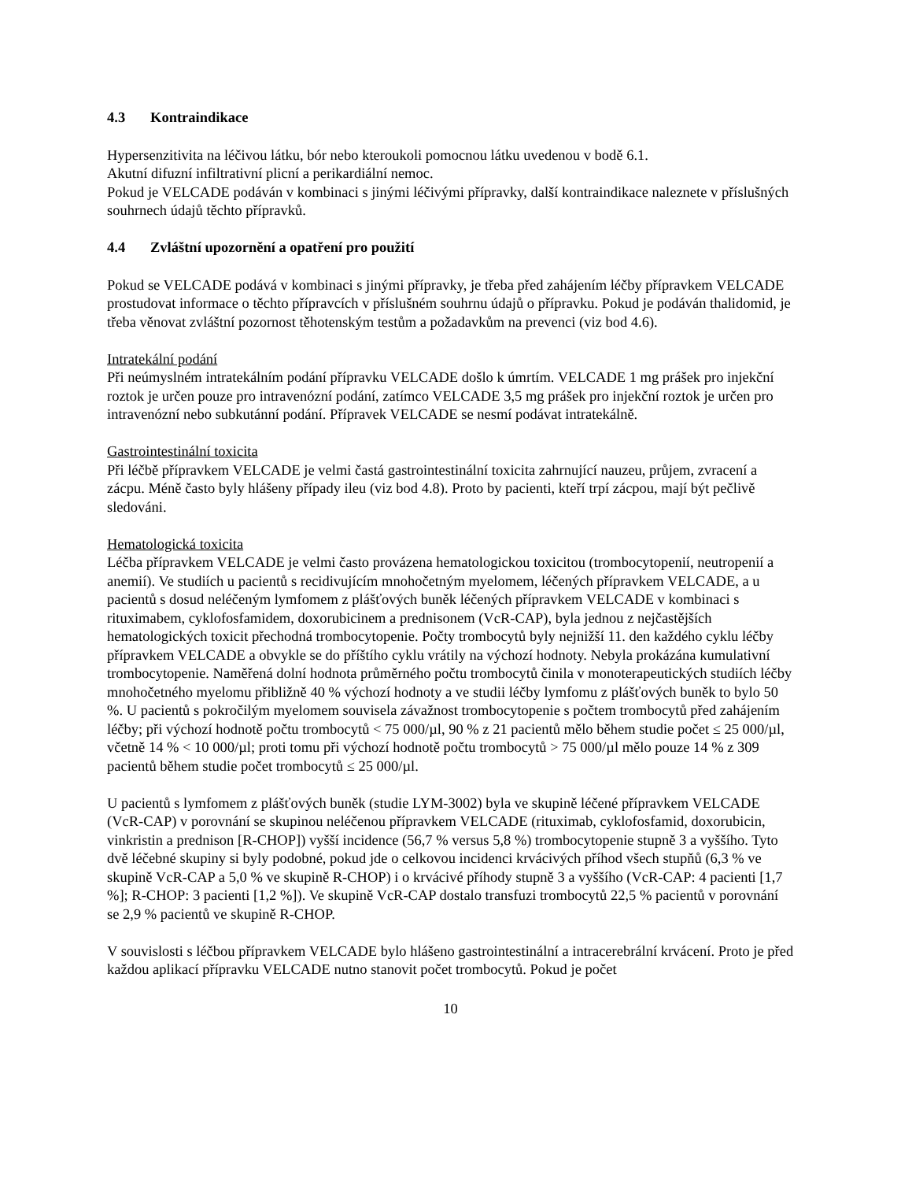4.3 Kontraindikace
Hypersenzitivita na léčivou látku, bór nebo kteroukoli pomocnou látku uvedenou v bodě 6.1.
Akutní difuzní infiltrativní plicní a perikardiální nemoc.
Pokud je VELCADE podáván v kombinaci s jinými léčivými přípravky, další kontraindikace naleznete v příslušných souhrnech údajů těchto přípravků.
4.4 Zvláštní upozornění a opatření pro použití
Pokud se VELCADE podává v kombinaci s jinými přípravky, je třeba před zahájením léčby přípravkem VELCADE prostudovat informace o těchto přípravcích v příslušném souhrnu údajů o přípravku. Pokud je podáván thalidomid, je třeba věnovat zvláštní pozornost těhotenským testům a požadavkům na prevenci (viz bod 4.6).
Intratekální podání
Při neúmyslném intratekálním podání přípravku VELCADE došlo k úmrtím. VELCADE 1 mg prášek pro injekční roztok je určen pouze pro intravenózní podání, zatímco VELCADE 3,5 mg prášek pro injekční roztok je určen pro intravenózní nebo subkutánní podání. Přípravek VELCADE se nesmí podávat intratekálně.
Gastrointestinální toxicita
Při léčbě přípravkem VELCADE je velmi častá gastrointestinální toxicita zahrnující nauzeu, průjem, zvracení a zácpu. Méně často byly hlášeny případy ileu (viz bod 4.8). Proto by pacienti, kteří trpí zácpou, mají být pečlivě sledováni.
Hematologická toxicita
Léčba přípravkem VELCADE je velmi často provázena hematologickou toxicitou (trombocytopenií, neutropenií a anemií). Ve studiích u pacientů s recidivujícím mnohočetným myelomem, léčených přípravkem VELCADE, a u pacientů s dosud neléčeným lymfomem z plášťových buněk léčených přípravkem VELCADE v kombinaci s rituximabem, cyklofosfamidem, doxorubicinem a prednisonem (VcR-CAP), byla jednou z nejčastějších hematologických toxicit přechodná trombocytopenie. Počty trombocytů byly nejnižší 11. den každého cyklu léčby přípravkem VELCADE a obvykle se do příštího cyklu vrátily na výchozí hodnoty. Nebyla prokázána kumulativní trombocytopenie. Naměřená dolní hodnota průměrného počtu trombocytů činila v monoterapeutických studiích léčby mnohočetného myelomu přibližně 40 % výchozí hodnoty a ve studii léčby lymfomu z plášťových buněk to bylo 50 %. U pacientů s pokročilým myelomem souvisela závažnost trombocytopenie s počtem trombocytů před zahájením léčby; při výchozí hodnotě počtu trombocytů < 75 000/µl, 90 % z 21 pacientů mělo během studie počet ≤ 25 000/µl, včetně 14 % < 10 000/µl; proti tomu při výchozí hodnotě počtu trombocytů > 75 000/µl mělo pouze 14 % z 309 pacientů během studie počet trombocytů ≤ 25 000/µl.
U pacientů s lymfomem z plášťových buněk (studie LYM-3002) byla ve skupině léčené přípravkem VELCADE (VcR-CAP) v porovnání se skupinou neléčenou přípravkem VELCADE (rituximab, cyklofosfamid, doxorubicin, vinkristin a prednison [R-CHOP]) vyšší incidence (56,7 % versus 5,8 %) trombocytopenie stupně 3 a vyššího. Tyto dvě léčebné skupiny si byly podobné, pokud jde o celkovou incidenci krvácivých příhod všech stupňů (6,3 % ve skupině VcR-CAP a 5,0 % ve skupině R-CHOP) i o krvácivé příhody stupně 3 a vyššího (VcR-CAP: 4 pacienti [1,7 %]; R-CHOP: 3 pacienti [1,2 %]). Ve skupině VcR-CAP dostalo transfuzi trombocytů 22,5 % pacientů v porovnání se 2,9 % pacientů ve skupině R-CHOP.
V souvislosti s léčbou přípravkem VELCADE bylo hlášeno gastrointestinální a intracerebrální krvácení. Proto je před každou aplikací přípravku VELCADE nutno stanovit počet trombocytů. Pokud je počet
10